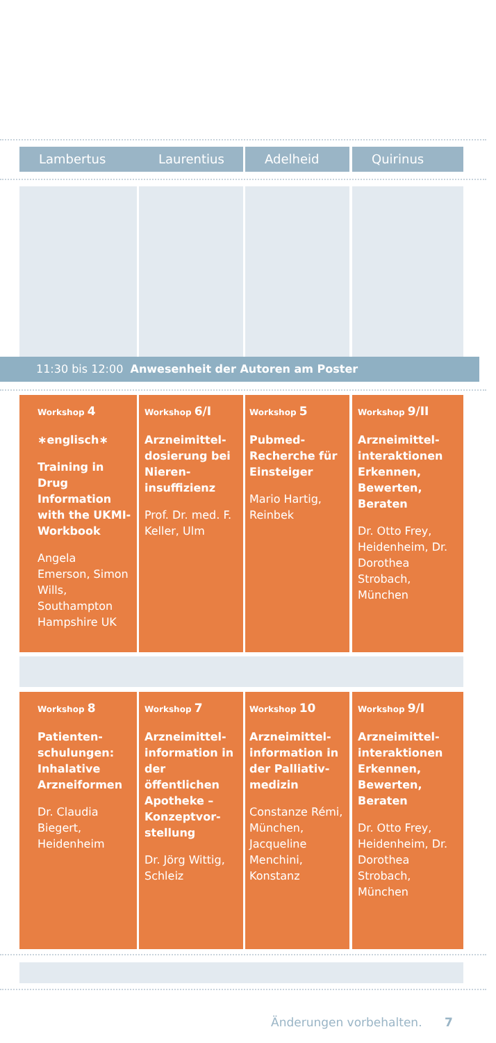Lambertus Laurentius Adelheid Quirinus
11:30 bis 12:00 Anwesenheit der Autoren am Poster
Workshop 4
∗englisch∗
Training in Drug Information with the UKMI-Workbook
Angela Emerson, Simon Wills, Southampton Hampshire UK
Workshop 6/I
Arzneimittel-dosierung bei Nieren-insuffizienz
Prof. Dr. med. F. Keller, Ulm
Workshop 5
Pubmed-Recherche für Einsteiger
Mario Hartig, Reinbek
Workshop 9/II
Arzneimittel-interaktionen Erkennen, Bewerten, Beraten
Dr. Otto Frey, Heidenheim, Dr. Dorothea Strobach, München
Workshop 8
Patienten-schulungen: Inhalative Arzneiformen
Dr. Claudia Biegert, Heidenheim
Workshop 7
Arzneimittel-information in der öffentlichen Apotheke – Konzeptvor-stellung
Dr. Jörg Wittig, Schleiz
Workshop 10
Arzneimittel-information in der Palliativ-medizin
Constanze Rémi, München, Jacqueline Menchini, Konstanz
Workshop 9/I
Arzneimittel-interaktionen Erkennen, Bewerten, Beraten
Dr. Otto Frey, Heidenheim, Dr. Dorothea Strobach, München
Änderungen vorbehalten. 7